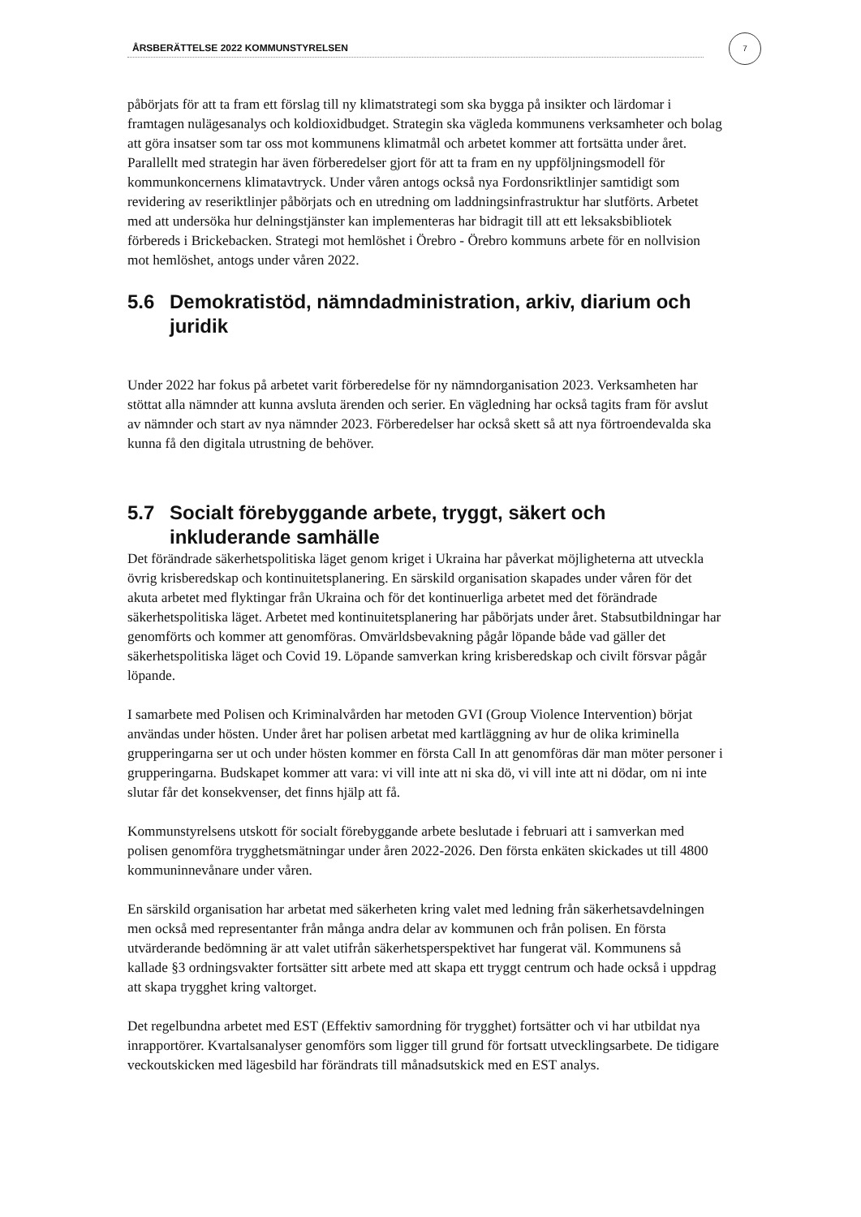7
ÅRSBERÄTTELSE 2022 KOMMUNSTYRELSEN
påbörjats för att ta fram ett förslag till ny klimatstrategi som ska bygga på insikter och lärdomar i framtagen nulägesanalys och koldioxidbudget. Strategin ska vägleda kommunens verksamheter och bolag att göra insatser som tar oss mot kommunens klimatmål och arbetet kommer att fortsätta under året. Parallellt med strategin har även förberedelser gjort för att ta fram en ny uppföljningsmodell för kommunkoncernens klimatavtryck. Under våren antogs också nya Fordonsriktlinjer samtidigt som revidering av reseriktlinjer påbörjats och en utredning om laddningsinfrastruktur har slutförts. Arbetet med att undersöka hur delningstjänster kan implementeras har bidragit till att ett leksaksbibliotek förbereds i Brickebacken. Strategi mot hemlöshet i Örebro - Örebro kommuns arbete för en nollvision mot hemlöshet, antogs under våren 2022.
5.6 Demokratistöd, nämndadministration, arkiv, diarium och juridik
Under 2022 har fokus på arbetet varit förberedelse för ny nämndorganisation 2023. Verksamheten har stöttat alla nämnder att kunna avsluta ärenden och serier. En vägledning har också tagits fram för avslut av nämnder och start av nya nämnder 2023. Förberedelser har också skett så att nya förtroendevalda ska kunna få den digitala utrustning de behöver.
5.7 Socialt förebyggande arbete, tryggt, säkert och inkluderande samhälle
Det förändrade säkerhetspolitiska läget genom kriget i Ukraina har påverkat möjligheterna att utveckla övrig krisberedskap och kontinuitetsplanering. En särskild organisation skapades under våren för det akuta arbetet med flyktingar från Ukraina och för det kontinuerliga arbetet med det förändrade säkerhetspolitiska läget. Arbetet med kontinuitetsplanering har påbörjats under året. Stabsutbildningar har genomförts och kommer att genomföras. Omvärldsbevakning pågår löpande både vad gäller det säkerhetspolitiska läget och Covid 19. Löpande samverkan kring krisberedskap och civilt försvar pågår löpande.
I samarbete med Polisen och Kriminalvården har metoden GVI (Group Violence Intervention) börjat användas under hösten. Under året har polisen arbetat med kartläggning av hur de olika kriminella grupperingarna ser ut och under hösten kommer en första Call In att genomföras där man möter personer i grupperingarna. Budskapet kommer att vara: vi vill inte att ni ska dö, vi vill inte att ni dödar, om ni inte slutar får det konsekvenser, det finns hjälp att få.
Kommunstyrelsens utskott för socialt förebyggande arbete beslutade i februari att i samverkan med polisen genomföra trygghetsmätningar under åren 2022-2026. Den första enkäten skickades ut till 4800 kommuninnevånare under våren.
En särskild organisation har arbetat med säkerheten kring valet med ledning från säkerhetsavdelningen men också med representanter från många andra delar av kommunen och från polisen. En första utvärderande bedömning är att valet utifrån säkerhetsperspektivet har fungerat väl. Kommunens så kallade §3 ordningsvakter fortsätter sitt arbete med att skapa ett tryggt centrum och hade också i uppdrag att skapa trygghet kring valtorget.
Det regelbundna arbetet med EST (Effektiv samordning för trygghet) fortsätter och vi har utbildat nya inrapportörer. Kvartalsanalyser genomförs som ligger till grund för fortsatt utvecklingsarbete. De tidigare veckoutskicken med lägesbild har förändrats till månadsutskick med en EST analys.